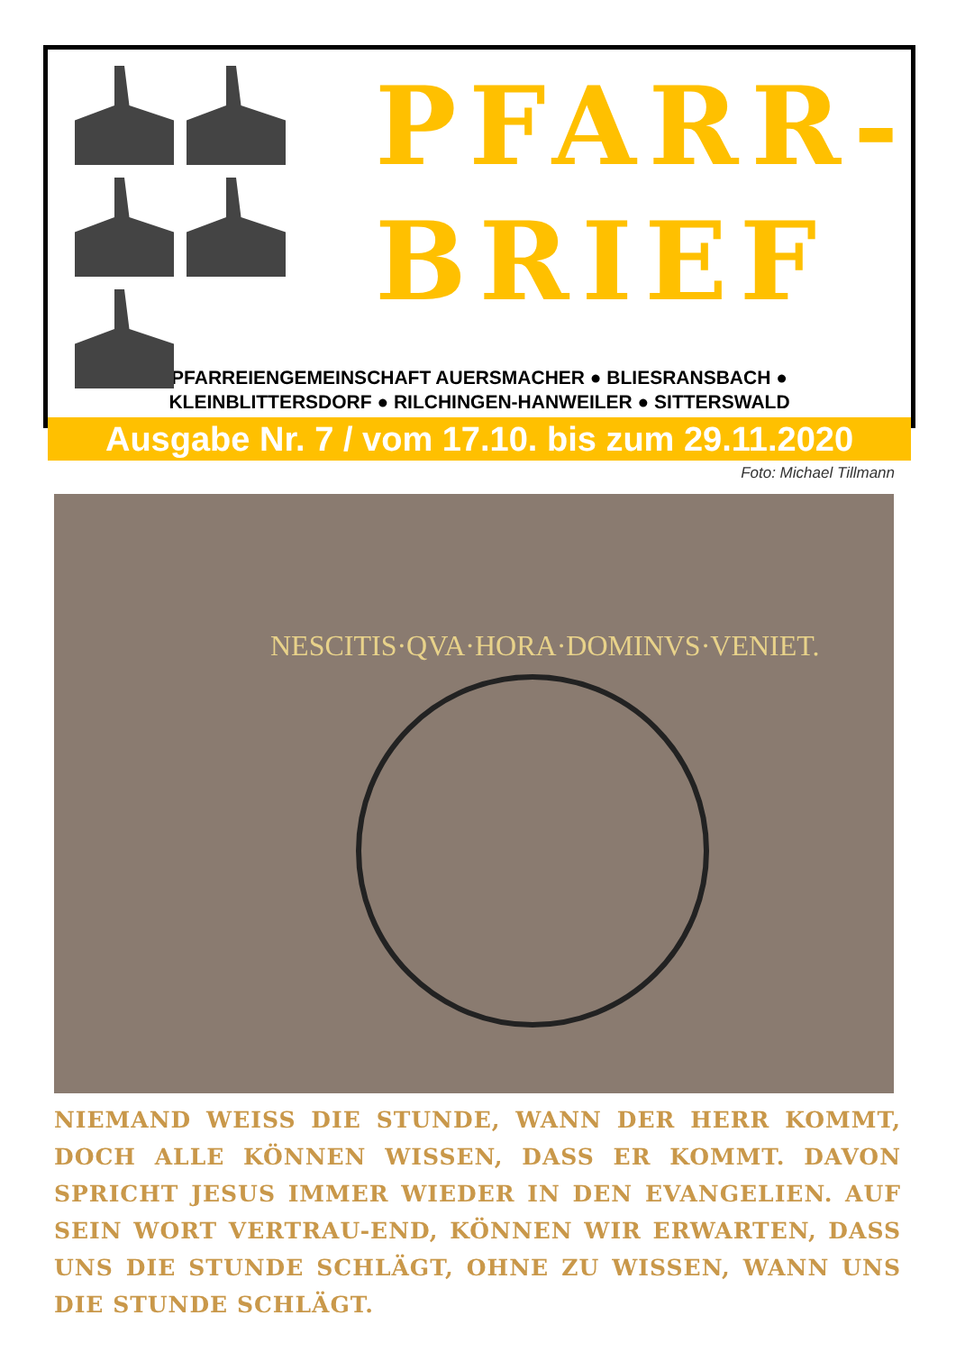PFARR-
BRIEF
PFARREIENGEMEINSCHAFT AUERSMACHER ● BLIESRANSBACH ●
KLEINBLITTERSDORF ● RILCHINGEN-HANWEILER ● SITTERSWALD
Ausgabe Nr. 7 / vom 17.10. bis zum 29.11.2020
Foto: Michael Tillmann
NESCITIS·QVA·HORA·DOMINVS·VENIET.
NIEMAND WEISS DIE STUNDE, WANN DER HERR KOMMT, DOCH ALLE KÖNNEN WISSEN, DASS ER KOMMT. DAVON SPRICHT JESUS IMMER WIEDER IN DEN EVANGELIEN. AUF SEIN WORT VERTRAU-END, KÖNNEN WIR ERWARTEN, DASS UNS DIE STUNDE SCHLÄGT, OHNE ZU WISSEN, WANN UNS DIE STUNDE SCHLÄGT.